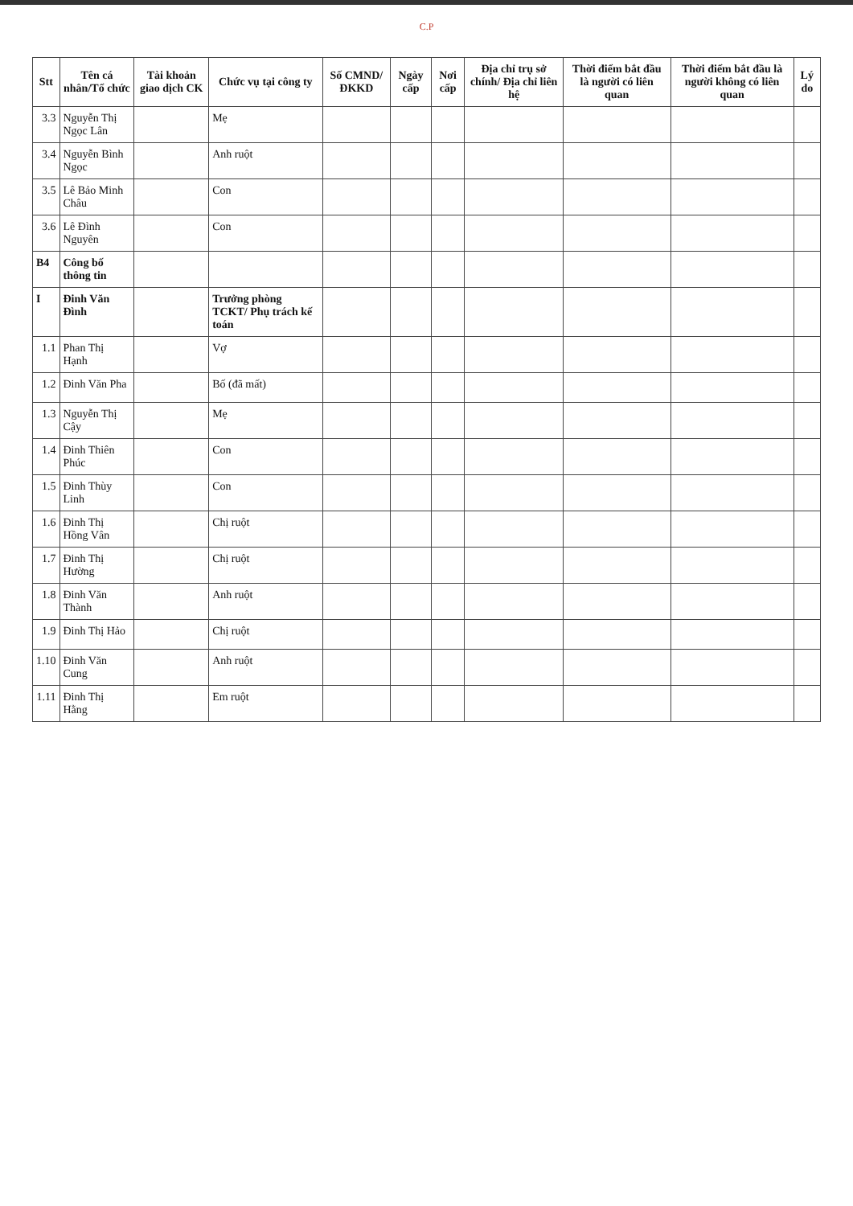C.P
| Stt | Tên cá nhân/Tổ chức | Tài khoản giao dịch CK | Chức vụ tại công ty | Số CMND/ ĐKKD | Ngày cấp | Nơi cấp | Địa chỉ trụ sở chính/ Địa chỉ liên hệ | Thời điểm bắt đầu là người có liên quan | Thời điểm bắt đầu là người không có liên quan | Lý do |
| --- | --- | --- | --- | --- | --- | --- | --- | --- | --- | --- |
| 3.3 | Nguyễn Thị Ngọc Lân | | Mẹ | | | | | | | |
| 3.4 | Nguyễn Bình Ngọc | | Anh ruột | | | | | | | |
| 3.5 | Lê Bảo Minh Châu | | Con | | | | | | | |
| 3.6 | Lê Đình Nguyên | | Con | | | | | | | |
| B4 | Công bố thông tin | | | | | | | | | |
| I | Đinh Văn Đình | | Trưởng phòng TCKT/ Phụ trách kế toán | | | | | | | |
| 1.1 | Phan Thị Hạnh | | Vợ | | | | | | | |
| 1.2 | Đinh Văn Pha | | Bố (đã mất) | | | | | | | |
| 1.3 | Nguyễn Thị Cậy | | Mẹ | | | | | | | |
| 1.4 | Đinh Thiên Phúc | | Con | | | | | | | |
| 1.5 | Đinh Thùy Linh | | Con | | | | | | | |
| 1.6 | Đinh Thị Hồng Vân | | Chị ruột | | | | | | | |
| 1.7 | Đinh Thị Hường | | Chị ruột | | | | | | | |
| 1.8 | Đinh Văn Thành | | Anh ruột | | | | | | | |
| 1.9 | Đinh Thị Hảo | | Chị ruột | | | | | | | |
| 1.10 | Đinh Văn Cung | | Anh ruột | | | | | | | |
| 1.11 | Đinh Thị Hằng | | Em ruột | | | | | | | |